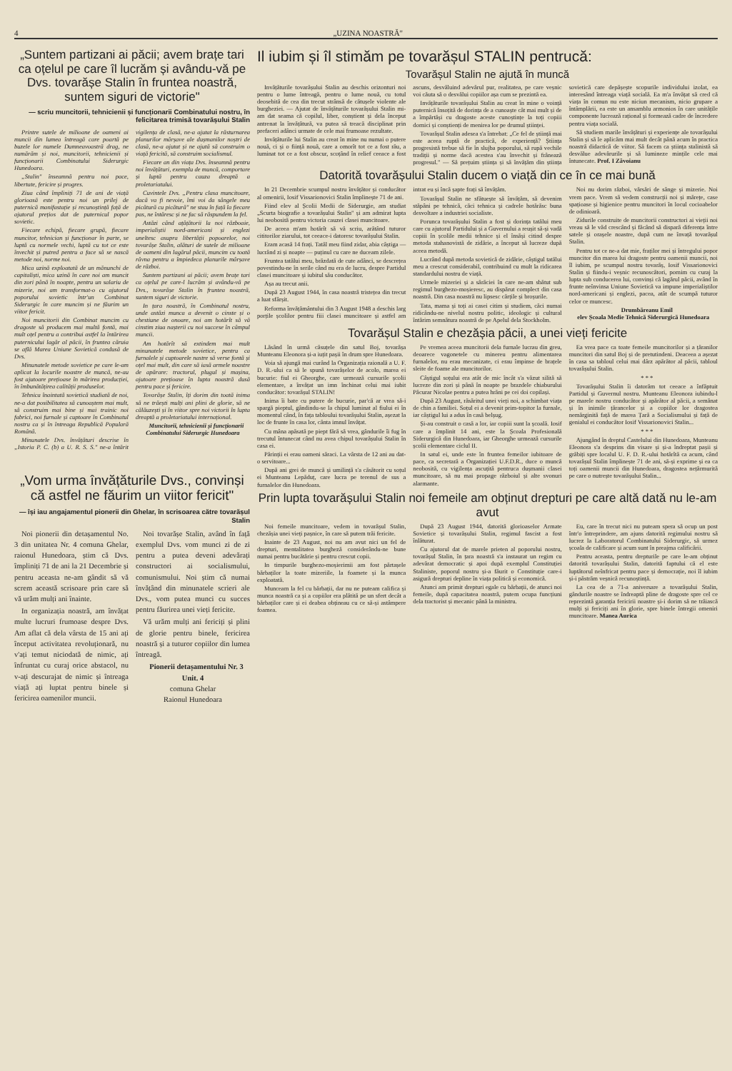4 „UZINA NOASTRĂ"
„Suntem partizani ai păcii; avem brațe tari ca oțelul pe care îl lucrăm și avându-vă pe Dvs. tovarășe Stalin în fruntea noastră, suntem siguri de victorie"
— scriu muncitorii, tehnicienii și funcționarii Combinatului nostru, în felicitarea trimisă tovarășului Stalin
Printre sutele de milioane de oameni ai muncii din lumea întreagă care poartă pe buzele lor numele Dumneavoastră drag, ne numărăm și noi, muncitorii, tehnicienii și funcționarii Combinatului Siderurgic Hunedoara.
„Stalin" înseamnă pentru noi pace, libertate, fericire și progres.
Ziua când împliniți 71 de ani de viață glorioasă este pentru noi un prilej de puternică manifastație și recunoștință față de ajutorul prețios dat de puternicul popor sovietic.
Fiecare echipă, fiecare grupă, fiecare muncitor, tehnician și funcționar în parte, se luptă cu normele vechi, luptă cu tot ce este învechit și putred pentru a face să se nască metode noi, norme noi.
Mica uzină exploatată de un mănunchi de capitaliști, mica uzină în care noi am muncit din zori până în noapte, pentru un salariu de mizerie, noi am transformat-o cu ajutorul poporului sovietic într'un Combinat Siderurgic în care muncim și ne făurim un viitor fericit.
Noi muncitorii din Combinat muncim cu dragoste să producem mai multă fontă, mai mult oțel pentru a contribui astfel la întărirea puternicului lagăr al păcii, în fruntea căruia se află Marea Uniune Sovietică condusă de Dvs.
Minunatele metode sovietice pe care le-am aplicat la locurile noastre de muncă, ne-au fost ajutoare prețioase în mărirea producției, în îmbunătățirea calității produselor.
Tehnica înaintată sovietică studiată de noi, ne-a dat posibilitatea să cunoaștem mai mult, să construim mai bine și mai trainic noi fabrici, noi furnale și cuptoare în Combinatul nostru ca și în întreaga Republică Populară Română.
Minunatele Dvs. învățături descrise în „Istoria P. C. (b) a U. R. S. S." ne-a întărit vigilența de clasă, ne-a ajutat la răsturnarea planurilor mârșave ale dușmanilor noștri de clasă, ne-a ajutat și ne ajută să construim o viață fericită, să construim socialismul.
Fiecare an din viața Dvs. înseamnă pentru noi învățături, exemplu de muncă, comportare și luptă pentru cauza dreaptă a proletariatului.
Cuvintele Dvs. „Pentru clasa muncitoare, dacă va fi nevoie, îmi voi da sângele meu picătură cu picătură" ne stau în față la fiecare pas, ne întăresc și ne fac să răspundem la fel.
Astăzi când ațâțătorii la noi războaie, imperialiștii nord-americani și englezi uneltesc asupra libertății popoarelor, noi tovarășe Stalin, alături de sutele de milioane de oameni din lagărul păcii, muncim cu toată râvna pentru a împiedeca planurile mârșave de război.
Suntem partizani ai păcii; avem brațe tari ca oțelul pe care-l lucrăm și avându-vă pe Dvs., tovarășe Stalin în fruntea noastră, suntem siguri de victorie.
In țara noastră, în Combinatul nostru, unde astăzi munca a devenit o cinste și o chestiune de onoare, noi am hotărît să vă cinstim ziua nașterii cu noi succese în câmpul muncii.
Am hotărît să extindem mai mult minunatele metode sovietice, pentru ca furnalele și cuptoarele nastre să verse fontă și oțel mai mult, din care să iasă armele noastre de apărare: tractorul, plugul și mașina, ajutoare prețioase în lupta noastră dusă pentru pace și fericire.
Tovarășe Stalin, îți dorim din toată inima să ne trăești mulți ani plini de glorie, să ne călăuzești și în viitor spre noi victorii în lupta dreaptă a proletariatului internațional.
Muncitorii, tehnicienii și funcționarii Combinatului Siderurgic Hunedoara
„Vom urma învățăturile Dvs., convinși că astfel ne făurim un viitor fericit"
— își iau angajamentul pionerii din Ghelar, în scrisoarea către tovarășul Stalin
Noi pionerii din detașamentul No. 3 din unitatea Nr. 4 comuna Ghelar, raionul Hunedoara, știm că Dvs. împliniți 71 de ani la 21 Decembrie și pentru aceasta ne-am gândit să vă screm această scrisoare prin care să vă urăm mulți ani înainte.
In organizația noastră, am învățat multe lucruri frumoase despre Dvs. Am aflat că dela vârsta de 15 ani ați început activitatea revoluționară, nu v'ați temut niciodată de nimic, ați înfruntat cu curaj orice abstacol, nu v-ați descurajat de nimic și întreaga viață ați luptat pentru binele și fericirea oamenilor muncii.
Noi tovarășe Stalin, având în față exemplul Dvs. vom munci zi de zi pentru a putea deveni adevărați constructori ai socialismului, comunismului. Noi știm că numai învățând din minunatele scrieri ale Dvs., vom putea munci cu succes pentru făurirea unei vieți fericite.
Vă urăm mulți ani fericiți și plini de glorie pentru binele, fericirea noastră și a tuturor copiilor din lumea întreagă.
Pionerii detașamentului Nr. 3 Unit. 4
comuna Ghelar
Raionul Hunedoara
Il iubim și îl stimăm pe tovarășul STALIN pentrucă:
Tovarășul Stalin ne ajută în muncă
Invățăturile tovarășului Stalin au deschis orizonturi noi pentru o lume întreagă, pentru o lume nouă, cu totul deosebită de cea din trecut strânsă de cătușele violente ale burgheziei. — Ajutat de învățăturile tovarășului Stalin mi-am dat seama că copilul, liber, conștient și dela început antrenat la învățătură, va putea să treacă disciplinat prin prefaceri adânci urmate de cele mai frumoase rezultate.
Invățăturile lui Stalin au creat în mine nu numai o putere nouă, ci și o ființă nouă, care a omorît tot ce a fost rău, a luminat tot ce a fost obscur, scoțând în relief ceeace a fost ascuns, desvăluind adevărul pur, realitatea, pe care veșnic voi căuta să o desvălui copiilor așa cum se prezintă ea.
Invățăturile tovarășului Stalin au creat în mine o voință puternică însoțită de dorința de a cunoaște cât mai mult și de a împărtăși cu dragoste aceste cunoștințe la toți copiii dornici și conștienți de menirea lor pe drumul științei.
Tovarășul Stalin adesea s'a întrebat: „Ce fel de știință mai este aceea ruptă de practică, de experiență? Știința progresistă trebue să fie în slujba poporului, să rupă vechile tradiții și norme dacă acestea s'au învechit și frânează progresul." — Să prețuim știința și să învățăm din știința sovietică care depășește scopurile individului izolat, ea interesând întreaga viață socială. Ea m'a învățat să cred că viața în comun nu este niciun mecanism, nicio grupare a întâmplării, ea este un ansamblu armonios în care unitățile componente lucrează rațional și formează cadre de încredere pentru viața socială.
Să studiem marile învățături și experiențe ale tovarășului Stalin și să le aplicăm mai mult decât până acum în practica noastră didactică de viitor. Să facem ca știința stalinistă să desvălue adevărurile și să lumineze mințile cele mai întunecate. Prof. I Zăvoianu
Datorită tovarășului Stalin ducem o viață din ce în ce mai bună
In 21 Decembrie scumpul nostru învățător și conducător al omenirii, Iosif Vissarionovici Stalin împlinește 71 de ani.
Fiind elev al Școlii Medii de Siderurgie, am studiat „Scurta biografie a tovarășului Stalin" și am admirat lupta lui neobosită pentru victoria cauzei clasei muncitoare.
De aceea m'am hotărît să vă scriu, arătând tuturor cititorilor ziarului, tot ceeace-i datoresc tovarășului Stalin.
Eram acasă 14 frați. Tatăl meu fiind zidar, abia câștiga — lucrând zi și noapte — puținul cu care ne duceam zilele.
Fruntea tatălui meu, brăzdată de cute adânci, se descrețea povestindu-ne în serile când nu era de lucru, despre Partidul clasei muncitoare și iubitul său conducător.
Așa au trecut anii.
După 23 August 1944, în casa noastră tristețea din trecut a luat sfârșit.
Reforma învățământului din 3 August 1948 a deschis larg porțile școlilor pentru fiii clasei muncitoare și astfel am intrat eu și încă șapte frați să învățăm.
Tovarășul Stalin ne sfătuește să învățăm, să devenim stăpâni pe tehnică, căci tehnica și cadrele hotărăsc buna desvoltare a industriei socialiste.
Porunca tovarășului Stalin a fost și dorința tatălui meu care cu ajutorul Partidului și a Guvernului a reușit să-și vadă copiii în școlile medii tehnice și el însăși citind despre metoda stahanovistă de zidărie, a început să lucreze după aceea metodă.
Lucrând după metoda sovietică de zidărie, câștigul tatălui meu a crescut considerabil, contribuind cu mult la ridicarea standardului nostru de viață.
Urmele mizeriei și a sărăciei în care ne-am sbătut sub regimul burghezo-moșieresc, au dispărut complect din casa noastră. Din casa noastră nu lipsesc cărțile și broșurile.
Tata, mama și toți ai casei citim și studiem, căci numai ridicându-ne nivelul nostru politic, ideologic și cultural întărim semnătura noastră de pe Apelul dela Stockholm.
Noi nu dorim război, vărsări de sânge și mizerie. Noi vrem pace. Vrem să vedem construcții noi și mărețe, case spațioase și higienice pentru muncitori în locul cocioabelor de odinioară.
Zidurile construite de muncitorii constructori ai vieții noi vreau să le văd crescând și făcând să dispară diferența între satele și orașele noastre, după cum ne învață tovarășul Stalin.
Pentru tot ce ne-a dat mie, fraților mei și întregului popor muncitor din marea lui dragoste pentru oamenii muncii, noi îl iubim, pe scumpul nostru tovarăș, Iosif Vissarionovici Stalin și fiindu-i veșnic recunoscători, pornim cu curaj la lupta sub conducerea lui, convinși că lagărul păcii, având în frunte neînvinsa Uniune Sovietică va impune imperialiștilor nord-americani și englezi, pacea, atât de scumpă tuturor celor ce muncesc.
Drumbăreanu Emil
elev Școala Medie Tehnică Siderurgică Hunedoara
Tovarășul Stalin e chezășia păcii, a unei vieți fericite
Lăsând în urmă căsuțele din satul Boj, tovarășa Munteanu Eleonora și-a iuțit pașii în drum spre Hunedoara.
Voia să ajungă mai curând la Organizația raională a U. F. D. R.-ului ca să le spună tovarășelor de acolo, marea ei bucurie: fiul ei Gheorghe, care urmează cursurile școlii elementare, a învățat un imn închinat celui mai iubit conducător: tovarășul STALIN!
Inima îi bate cu putere de bucurie, par'că ar vrea să-i spargă pieptul, gândindu-se la chipul luminat al fiului ei în momentul când, în fața tabloului tovarășului Stalin, așezat la loc de frunte în casa lor, cânta imnul învățat.
Cu mâna apăsată pe piept fără să vrea, gândurile îi fug în trecutul întunecat când nu avea chipul tovarășului Stalin în casa ei.
Părinții ei erau oameni săraci. La vârsta de 12 ani au dat-o servitoare...
După ani grei de muncă și umilință s'a căsătorit cu soțul ei Munteanu Lepăduț, care lucra pe terenul de sus a furnalelor din Hunedoara.
Pe vremea aceea muncitorii dela furnale lucrau din greu, deoarece vagonetele cu minereu pentru alimentarea furnalelor, nu erau mecanizate, ci erau împinse de brațele sleite de foame ale muncitorilor.
Câștigul soțului era atât de mic încât s'a văzut silită să lucreze din zori și până în noapte pe brazdele chiaburului Păcurar Nicolae pentru a putea hrăni pe cei doi copilași.
După 23 August, răsăritul unei vieți noi, a schimbat viața de chin a familiei. Soțul ei a devenit prim-topitor la furnale, iar câștigul lui a adus în casă belșug.
Și-au construit o casă a lor, iar copiii sunt la școală. Iosif care a împlinit 14 ani, este la Școala Profesională Siderurgică din Hunedoara, iar Gheorghe urmează cursurile școlii elementare ciclul II.
In satul ei, unde este în fruntea femeilor iubitoare de pace, ca secretară a Organizației U.F.D.R., duce o muncă neobosită, cu vigilența ascuțită pentruca dușmanii clasei muncitoare, să nu mai propage războiul și alte svonuri alarmante.
Ea vrea pace ca toate femeile muncitorilor și a țăranilor muncitori din satul Boj și de pretutindeni. Deaceea a așezat în casa sa tabloul celui mai dârz apărător al păcii, tabloul tovarășului Stalin.
* * *
Tovarășului Stalin îi datorăm tot ceeace a înfăptuit Partidul și Guvernul nostru. Munteanu Eleonora iubindu-l pe marele nostru conducător și apărător al păcii, a semănat și în inimile țărancelor și a copiilor lor dragostea nemărginită față de marea Țară a Socialismului și față de genialul ei conducător Iosif Vissarionovici Stalin...
* * *
Ajungând în dreptul Castelului din Hunedoara, Munteanu Eleonora s'a desprins din visare și și-a îndreptat pașii și grăbiți spre localul U. F. D. R.-ului hotărîtă ca acum, când tovarășul Stalin împlinește 71 de ani, să-și exprime și ea ca toți oamenii muncii din Hunedoara, dragostea nețărmurită pe care o nutrește tovarășului Stalin...
Prin lupta tovarășului Stalin noi femeile am obținut drepturi pe care altă dată nu le-am avut
Noi femeile muncitoare, vedem in tovarășul Stalin, chezășia unei vieți pașnice, în care să putem trăi fericite.
Inainte de 23 August, noi nu am avut nici un fel de drepturi, mentalitatea burgheză considerându-ne bune numai pentru bucătărie și pentru crescut copii.
In timpurile burghezo-moșierimii am fost părtașele bărbaților la toate mizeriile, la foamete și la munca exploatată.
Munceam la fel cu bărbații, dar nu ne puteam califica și munca noastră ca și a copiilor era plătită pe un sfert decât a bărbaților care și ei deabea obțineau cu ce să-și astâmpere foamea.
După 23 August 1944, datorită glorioaselor Armate Sovietice și tovarășului Stalin, regimul fascist a fost înlăturat.
Cu ajutorul dat de marele prieten al poporului nostru, tovarășul Stalin, în țara noastră s'a instaurat un regim cu adevărat democratic și apoi după exemplul Constituției Staliniste, poporul nostru și-a făurit o Constituție care-i asigură drepturi depline în viața politică și economică.
Atunci am primit drepturi egale cu bărbații, de atunci noi femeile, după capacitatea noastră, putem ocupa funcțiuni dela tractorist și mecanic până la ministru.
Eu, care în trecut nici nu puteam spera să ocup un post într'o întreprindere, am ajuns datorită regimului nostru să lucrez la Laboratorul Combinatului Siderurgic, să urmez școala de calificare și acum sunt în preajma calificării.
Pentru aceasta, pentru drepturile pe care le-am obținut datorită tovarășului Stalin, datorită faptului că el este luptătorul neînfricat pentru pace și democrație, noi îl iubim și-i păstrăm veșnică recunoștință.
La cea de a 71-a aniversare a tovarășului Stalin, gândurile noastre se îndreaptă pline de dragoste spre cel ce reprezintă garanția fericirii noastre și-i dorim să ne trăiască mulți și fericiți ani în glorie, spre binele întregii omeniri muncitoare. Manea Aurica